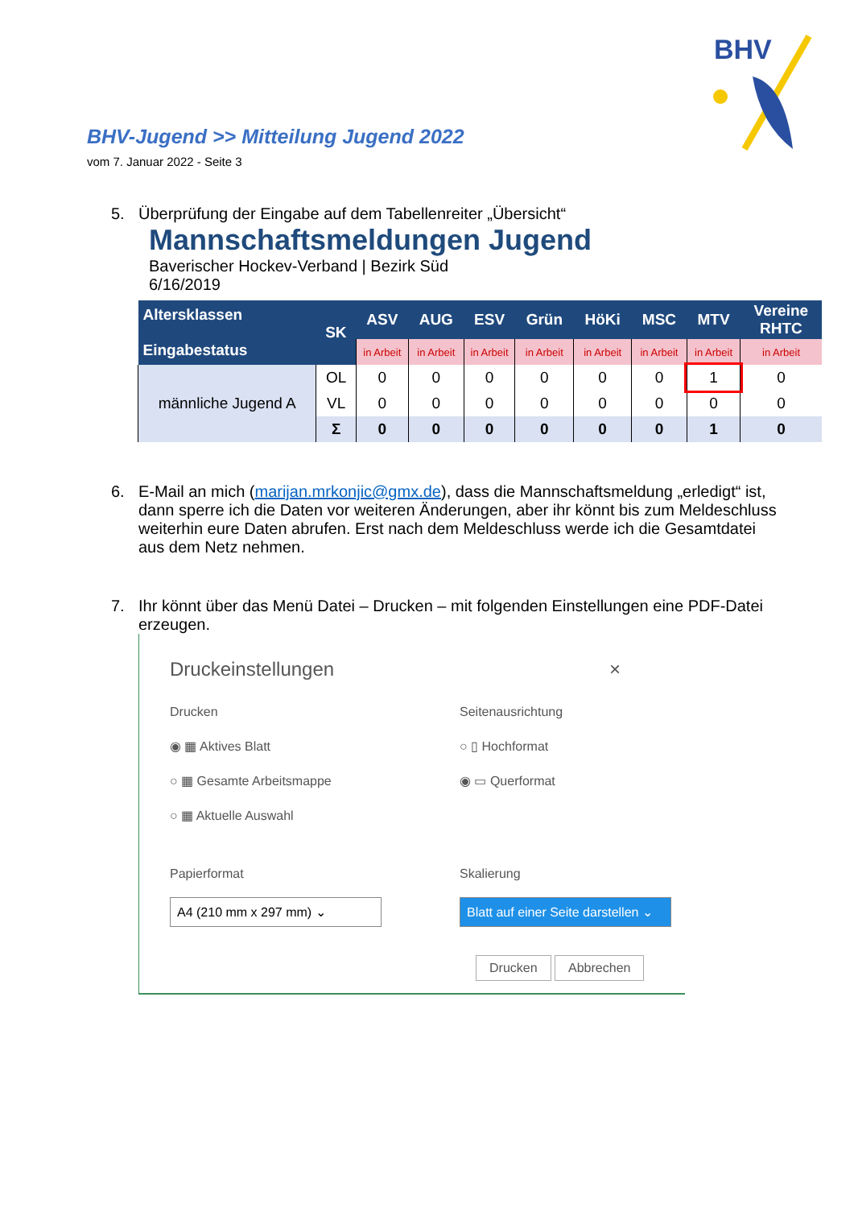BHV
BHV-Jugend >> Mitteilung Jugend 2022
vom 7. Januar 2022 - Seite 3
5. Überprüfung der Eingabe auf dem Tabellenreiter „Übersicht“
Mannschaftsmeldungen Jugend
Baverischer Hockev-Verband | Bezirk Süd
6/16/2019
| Altersklassen Eingabestatus | SK | ASV | AUG | ESV | Grün | HöKi | MSC | MTV | Vereine RHTC |
| --- | --- | --- | --- | --- | --- | --- | --- | --- | --- |
| | | in Arbeit | in Arbeit | in Arbeit | in Arbeit | in Arbeit | in Arbeit | in Arbeit | in Arbeit |
| männliche Jugend A | OL | 0 | 0 | 0 | 0 | 0 | 0 | 1 | 0 |
| | VL | 0 | 0 | 0 | 0 | 0 | 0 | 0 | 0 |
| | Σ | 0 | 0 | 0 | 0 | 0 | 0 | 1 | 0 |
6. E-Mail an mich (marijan.mrkonjic@gmx.de), dass die Mannschaftsmeldung „erledigt“ ist, dann sperre ich die Daten vor weiteren Änderungen, aber ihr könnt bis zum Meldeschluss weiterhin eure Daten abrufen. Erst nach dem Meldeschluss werde ich die Gesamtdatei aus dem Netz nehmen.
7. Ihr könnt über das Menü Datei – Drucken – mit folgenden Einstellungen eine PDF-Datei erzeugen.
Druckeinstellungen ×
Drucken
◉ ▦ Aktives Blatt
○ ▦ Gesamte Arbeitsmappe
○ ▦ Aktuelle Auswahl
Seitenausrichtung
○ ▯ Hochformat
◉ ▭ Querformat
Papierformat
A4 (210 mm x 297 mm) ⌄
Skalierung
Blatt auf einer Seite darstellen ⌄
Drucken Abbrechen